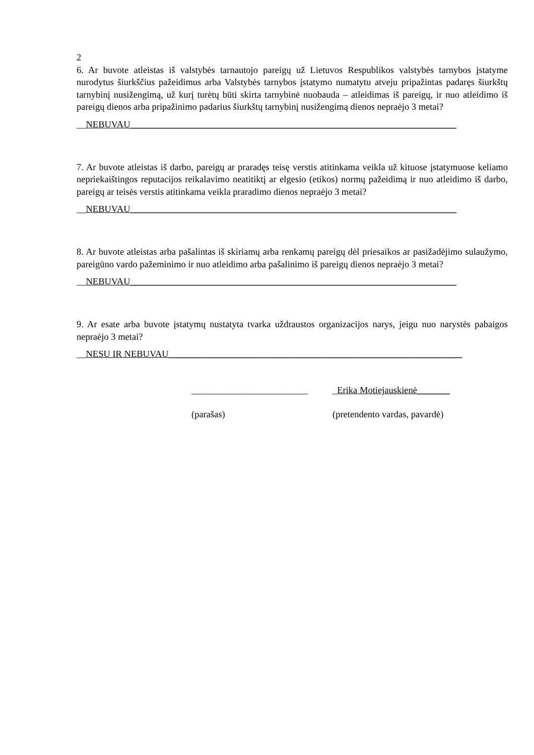2
6. Ar buvote atleistas iš valstybės tarnautojo pareigų už Lietuvos Respublikos valstybės tarnybos įstatyme nurodytus šiurkščius pažeidimus arba Valstybės tarnybos įstatymo numatytu atveju pripažintas padaręs šiurkštų tarnybinį nusižengimą, už kurį turėtų būti skirta tarnybinė nuobauda – atleidimas iš pareigų, ir nuo atleidimo iš pareigų dienos arba pripažinimo padarius šiurkštų tarnybinį nusižengimą dienos nepraėjo 3 metai?
__NEBUVAU______________________________________________________________________
7. Ar buvote atleistas iš darbo, pareigų ar praradęs teisę verstis atitinkama veikla už kituose įstatymuose keliamo nepriekaištingos reputacijos reikalavimo neatitiktį ar elgesio (etikos) normų pažeidimą ir nuo atleidimo iš darbo, pareigų ar teisės verstis atitinkama veikla praradimo dienos nepraėjo 3 metai?
__NEBUVAU______________________________________________________________________
8. Ar buvote atleistas arba pašalintas iš skiriamų arba renkamų pareigų dėl priesaikos ar pasižadėjimo sulaužymo, pareigūno vardo pažeminimo ir nuo atleidimo arba pašalinimo iš pareigų dienos nepraėjo 3 metai?
__NEBUVAU______________________________________________________________________
9. Ar esate arba buvote įstatymų nustatyta tvarka uždraustos organizacijos narys, jeigu nuo narystės pabaigos nepraėjo 3 metai?
__NESU IR NEBUVAU_______________________________________________________________
_________________________
(parašas)
_Erika Motiejauskienė_______
(pretendento vardas, pavardė)